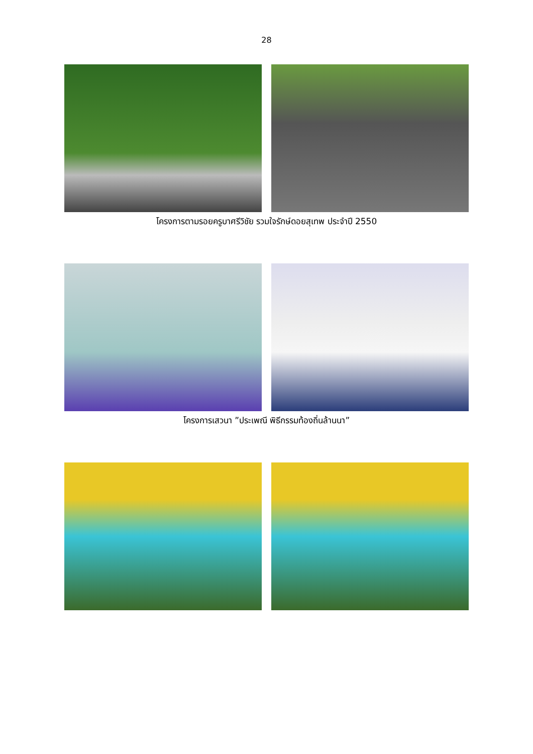28
โครงการตามรอยครูบาศรีวิชัย รวมใจรักษ์ดอยสุเทพ ประจำปี 2550
โครงการเสวนา ”ประเพณี พิธีกรรมท้องถิ่นล้านนา”